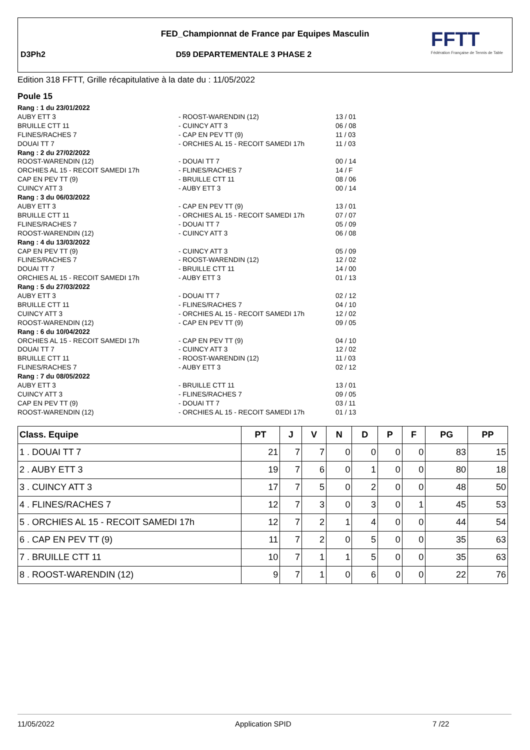FED_Championnat de France par Equipes Masculin
D3Ph2 D59 DEPARTEMENTALE 3 PHASE 2
FFTT
Fédération Française de Tennis de Table
Edition 318 FFTT, Grille récapitulative à la date du : 11/05/2022
Poule 15
| Rang : 1 du 23/01/2022 | | |
| AUBY ETT 3 | - ROOST-WARENDIN (12) | 13 / 01 |
| BRUILLE CTT 11 | - CUINCY ATT 3 | 06 / 08 |
| FLINES/RACHES 7 | - CAP EN PEV TT (9) | 11 / 03 |
| DOUAI TT 7 | - ORCHIES AL 15 - RECOIT SAMEDI 17h | 11 / 03 |
| Rang : 2 du 27/02/2022 | | |
| ROOST-WARENDIN (12) | - DOUAI TT 7 | 00 / 14 |
| ORCHIES AL 15 - RECOIT SAMEDI 17h | - FLINES/RACHES 7 | 14 / F |
| CAP EN PEV TT (9) | - BRUILLE CTT 11 | 08 / 06 |
| CUINCY ATT 3 | - AUBY ETT 3 | 00 / 14 |
| Rang : 3 du 06/03/2022 | | |
| AUBY ETT 3 | - CAP EN PEV TT (9) | 13 / 01 |
| BRUILLE CTT 11 | - ORCHIES AL 15 - RECOIT SAMEDI 17h | 07 / 07 |
| FLINES/RACHES 7 | - DOUAI TT 7 | 05 / 09 |
| ROOST-WARENDIN (12) | - CUINCY ATT 3 | 06 / 08 |
| Rang : 4 du 13/03/2022 | | |
| CAP EN PEV TT (9) | - CUINCY ATT 3 | 05 / 09 |
| FLINES/RACHES 7 | - ROOST-WARENDIN (12) | 12 / 02 |
| DOUAI TT 7 | - BRUILLE CTT 11 | 14 / 00 |
| ORCHIES AL 15 - RECOIT SAMEDI 17h | - AUBY ETT 3 | 01 / 13 |
| Rang : 5 du 27/03/2022 | | |
| AUBY ETT 3 | - DOUAI TT 7 | 02 / 12 |
| BRUILLE CTT 11 | - FLINES/RACHES 7 | 04 / 10 |
| CUINCY ATT 3 | - ORCHIES AL 15 - RECOIT SAMEDI 17h | 12 / 02 |
| ROOST-WARENDIN (12) | - CAP EN PEV TT (9) | 09 / 05 |
| Rang : 6 du 10/04/2022 | | |
| ORCHIES AL 15 - RECOIT SAMEDI 17h | - CAP EN PEV TT (9) | 04 / 10 |
| DOUAI TT 7 | - CUINCY ATT 3 | 12 / 02 |
| BRUILLE CTT 11 | - ROOST-WARENDIN (12) | 11 / 03 |
| FLINES/RACHES 7 | - AUBY ETT 3 | 02 / 12 |
| Rang : 7 du 08/05/2022 | | |
| AUBY ETT 3 | - BRUILLE CTT 11 | 13 / 01 |
| CUINCY ATT 3 | - FLINES/RACHES 7 | 09 / 05 |
| CAP EN PEV TT (9) | - DOUAI TT 7 | 03 / 11 |
| ROOST-WARENDIN (12) | - ORCHIES AL 15 - RECOIT SAMEDI 17h | 01 / 13 |
| Class. Equipe | PT | J | V | N | D | P | F | PG | PP |
| --- | --- | --- | --- | --- | --- | --- | --- | --- | --- |
| 1 . DOUAI TT 7 | 21 | 7 | 7 | 0 | 0 | 0 | 0 | 83 | 15 |
| 2 . AUBY ETT 3 | 19 | 7 | 6 | 0 | 1 | 0 | 0 | 80 | 18 |
| 3 . CUINCY ATT 3 | 17 | 7 | 5 | 0 | 2 | 0 | 0 | 48 | 50 |
| 4 . FLINES/RACHES 7 | 12 | 7 | 3 | 0 | 3 | 0 | 1 | 45 | 53 |
| 5 . ORCHIES AL 15 - RECOIT SAMEDI 17h | 12 | 7 | 2 | 1 | 4 | 0 | 0 | 44 | 54 |
| 6 . CAP EN PEV TT (9) | 11 | 7 | 2 | 0 | 5 | 0 | 0 | 35 | 63 |
| 7 . BRUILLE CTT 11 | 10 | 7 | 1 | 1 | 5 | 0 | 0 | 35 | 63 |
| 8 . ROOST-WARENDIN (12) | 9 | 7 | 1 | 0 | 6 | 0 | 0 | 22 | 76 |
11/05/2022 Application SPID 7 /22